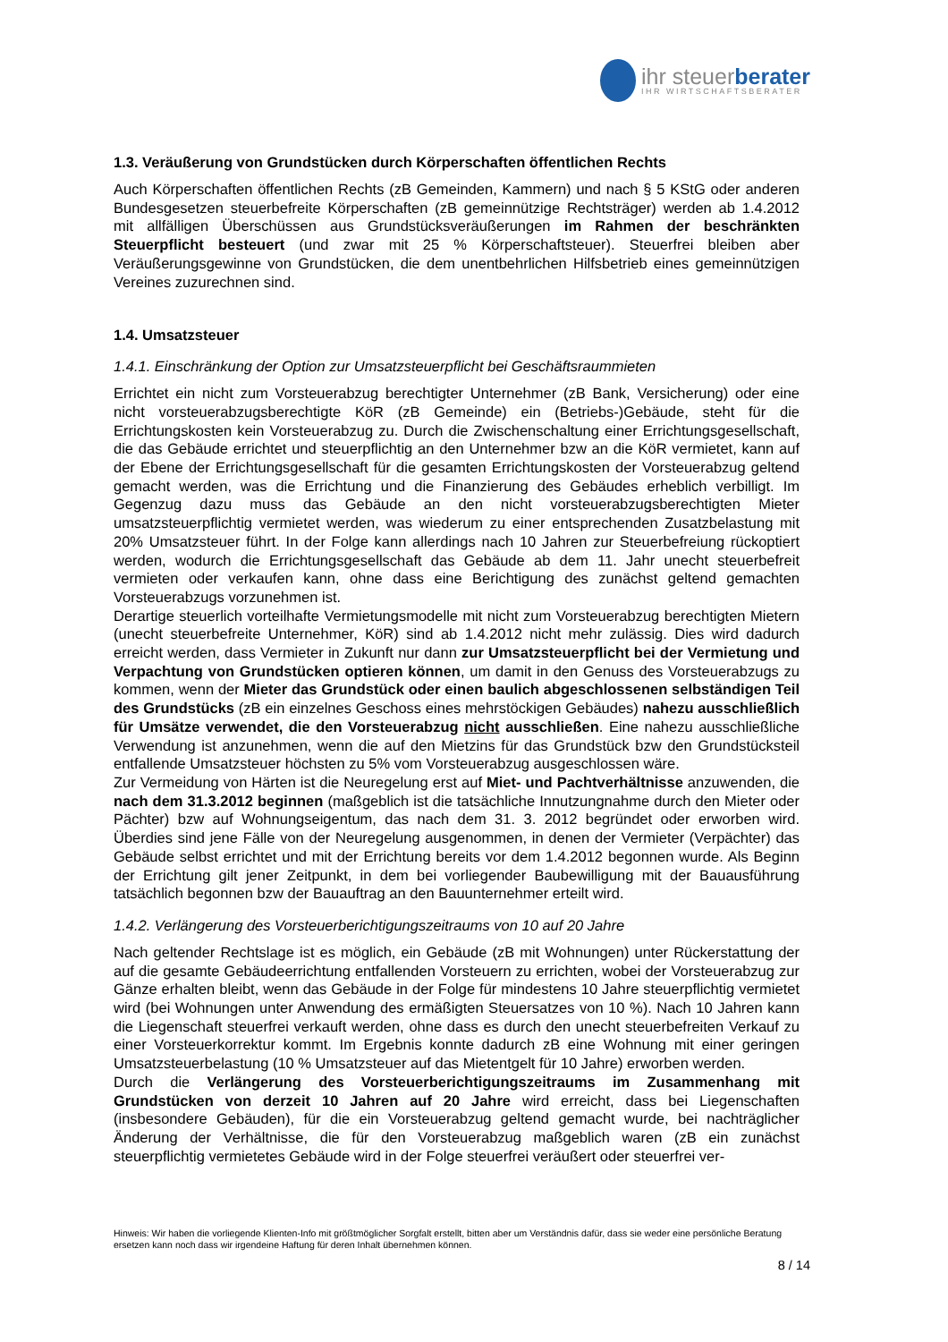ihr steuerberater
IHR WIRTSCHAFTSBERATER
1.3. Veräußerung von Grundstücken durch Körperschaften öffentlichen Rechts
Auch Körperschaften öffentlichen Rechts (zB Gemeinden, Kammern) und nach § 5 KStG oder anderen Bundesgesetzen steuerbefreite Körperschaften (zB gemeinnützige Rechtsträger) werden ab 1.4.2012 mit allfälligen Überschüssen aus Grundstücksveräußerungen im Rahmen der beschränkten Steuerpflicht besteuert (und zwar mit 25 % Körperschaftsteuer). Steuerfrei bleiben aber Veräußerungsgewinne von Grundstücken, die dem unentbehrlichen Hilfsbetrieb eines gemeinnützigen Vereines zuzurechnen sind.
1.4. Umsatzsteuer
1.4.1. Einschränkung der Option zur Umsatzsteuerpflicht bei Geschäftsraummieten
Errichtet ein nicht zum Vorsteuerabzug berechtigter Unternehmer (zB Bank, Versicherung) oder eine nicht vorsteuerabzugsberechtigte KöR (zB Gemeinde) ein (Betriebs-)Gebäude, steht für die Errichtungskosten kein Vorsteuerabzug zu. Durch die Zwischenschaltung einer Errichtungsgesellschaft, die das Gebäude errichtet und steuerpflichtig an den Unternehmer bzw an die KöR vermietet, kann auf der Ebene der Errichtungsgesellschaft für die gesamten Errichtungskosten der Vorsteuerabzug geltend gemacht werden, was die Errichtung und die Finanzierung des Gebäudes erheblich verbilligt. Im Gegenzug dazu muss das Gebäude an den nicht vorsteuerabzugsberechtigten Mieter umsatzsteuerpflichtig vermietet werden, was wiederum zu einer entsprechenden Zusatzbelastung mit 20% Umsatzsteuer führt. In der Folge kann allerdings nach 10 Jahren zur Steuerbefreiung rückoptiert werden, wodurch die Errichtungsgesellschaft das Gebäude ab dem 11. Jahr unecht steuerbefreit vermieten oder verkaufen kann, ohne dass eine Berichtigung des zunächst geltend gemachten Vorsteuerabzugs vorzunehmen ist.
Derartige steuerlich vorteilhafte Vermietungsmodelle mit nicht zum Vorsteuerabzug berechtigten Mietern (unecht steuerbefreite Unternehmer, KöR) sind ab 1.4.2012 nicht mehr zulässig. Dies wird dadurch erreicht werden, dass Vermieter in Zukunft nur dann zur Umsatzsteuerpflicht bei der Vermietung und Verpachtung von Grundstücken optieren können, um damit in den Genuss des Vorsteuerabzugs zu kommen, wenn der Mieter das Grundstück oder einen baulich abgeschlossenen selbständigen Teil des Grundstücks (zB ein einzelnes Geschoss eines mehrstöckigen Gebäudes) nahezu ausschließlich für Umsätze verwendet, die den Vorsteuerabzug nicht ausschließen. Eine nahezu ausschließliche Verwendung ist anzunehmen, wenn die auf den Mietzins für das Grundstück bzw den Grundstücksteil entfallende Umsatzsteuer höchsten zu 5% vom Vorsteuerabzug ausgeschlossen wäre.
Zur Vermeidung von Härten ist die Neuregelung erst auf Miet- und Pachtverhältnisse anzuwenden, die nach dem 31.3.2012 beginnen (maßgeblich ist die tatsächliche Innutzungnahme durch den Mieter oder Pächter) bzw auf Wohnungseigentum, das nach dem 31. 3. 2012 begründet oder erworben wird. Überdies sind jene Fälle von der Neuregelung ausgenommen, in denen der Vermieter (Verpächter) das Gebäude selbst errichtet und mit der Errichtung bereits vor dem 1.4.2012 begonnen wurde. Als Beginn der Errichtung gilt jener Zeitpunkt, in dem bei vorliegender Baubewilligung mit der Bauausführung tatsächlich begonnen bzw der Bauauftrag an den Bauunternehmer erteilt wird.
1.4.2. Verlängerung des Vorsteuerberichtigungszeitraums von 10 auf 20 Jahre
Nach geltender Rechtslage ist es möglich, ein Gebäude (zB mit Wohnungen) unter Rückerstattung der auf die gesamte Gebäudeerrichtung entfallenden Vorsteuern zu errichten, wobei der Vorsteuerabzug zur Gänze erhalten bleibt, wenn das Gebäude in der Folge für mindestens 10 Jahre steuerpflichtig vermietet wird (bei Wohnungen unter Anwendung des ermäßigten Steuersatzes von 10 %). Nach 10 Jahren kann die Liegenschaft steuerfrei verkauft werden, ohne dass es durch den unecht steuerbefreiten Verkauf zu einer Vorsteuerkorrektur kommt. Im Ergebnis konnte dadurch zB eine Wohnung mit einer geringen Umsatzsteuerbelastung (10 % Umsatzsteuer auf das Mietentgelt für 10 Jahre) erworben werden.
Durch die Verlängerung des Vorsteuerberichtigungszeitraums im Zusammenhang mit Grundstücken von derzeit 10 Jahren auf 20 Jahre wird erreicht, dass bei Liegenschaften (insbesondere Gebäuden), für die ein Vorsteuerabzug geltend gemacht wurde, bei nachträglicher Änderung der Verhältnisse, die für den Vorsteuerabzug maßgeblich waren (zB ein zunächst steuerpflichtig vermietetes Gebäude wird in der Folge steuerfrei veräußert oder steuerfrei ver-
Hinweis: Wir haben die vorliegende Klienten-Info mit größtmöglicher Sorgfalt erstellt, bitten aber um Verständnis dafür, dass sie weder eine persönliche Beratung ersetzen kann noch dass wir irgendeine Haftung für deren Inhalt übernehmen können.
8 / 14